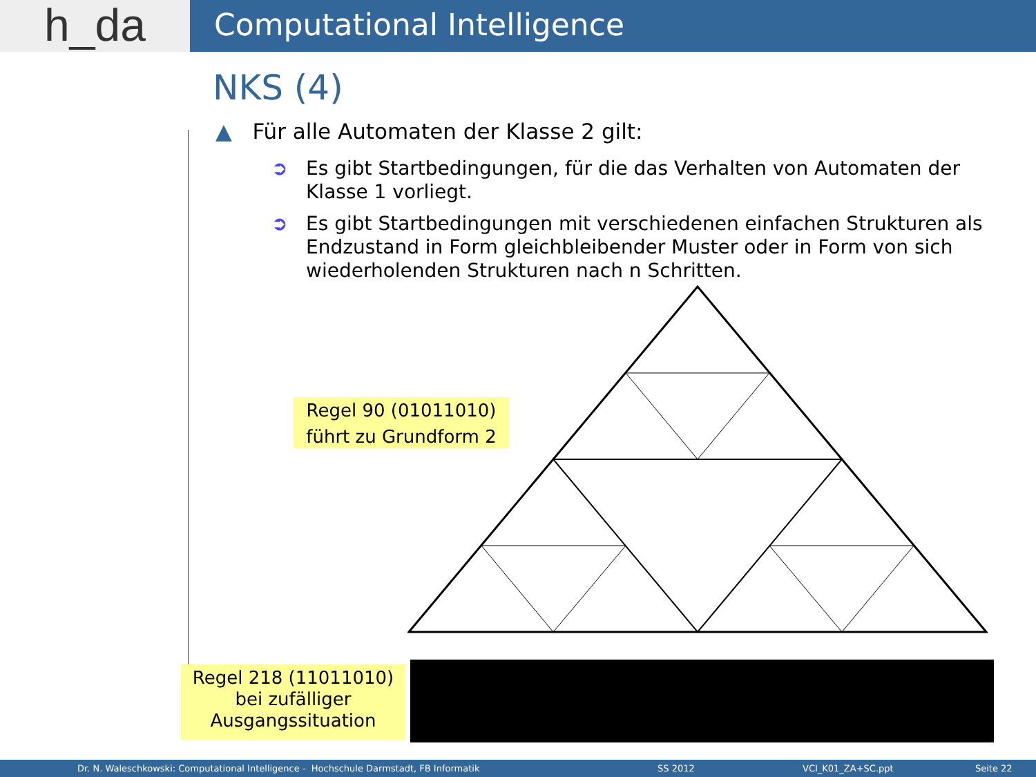h_da
Computational Intelligence
NKS (4)
▲ Für alle Automaten der Klasse 2 gilt:
➲
Es gibt Startbedingungen, für die das Verhalten von Automaten der Klasse 1 vorliegt.
➲
Es gibt Startbedingungen mit verschiedenen einfachen Strukturen als Endzustand in Form gleichbleibender Muster oder in Form von sich wiederholenden Strukturen nach n Schritten.
Regel 90 (01011010)
führt zu Grundform 2
Regel 218 (11011010)
bei zufälliger
Ausgangssituation
Dr. N. Waleschkowski: Computational Intelligence - Hochschule Darmstadt, FB Informatik SS 2012 VCI_K01_ZA+SC.ppt Seite 22